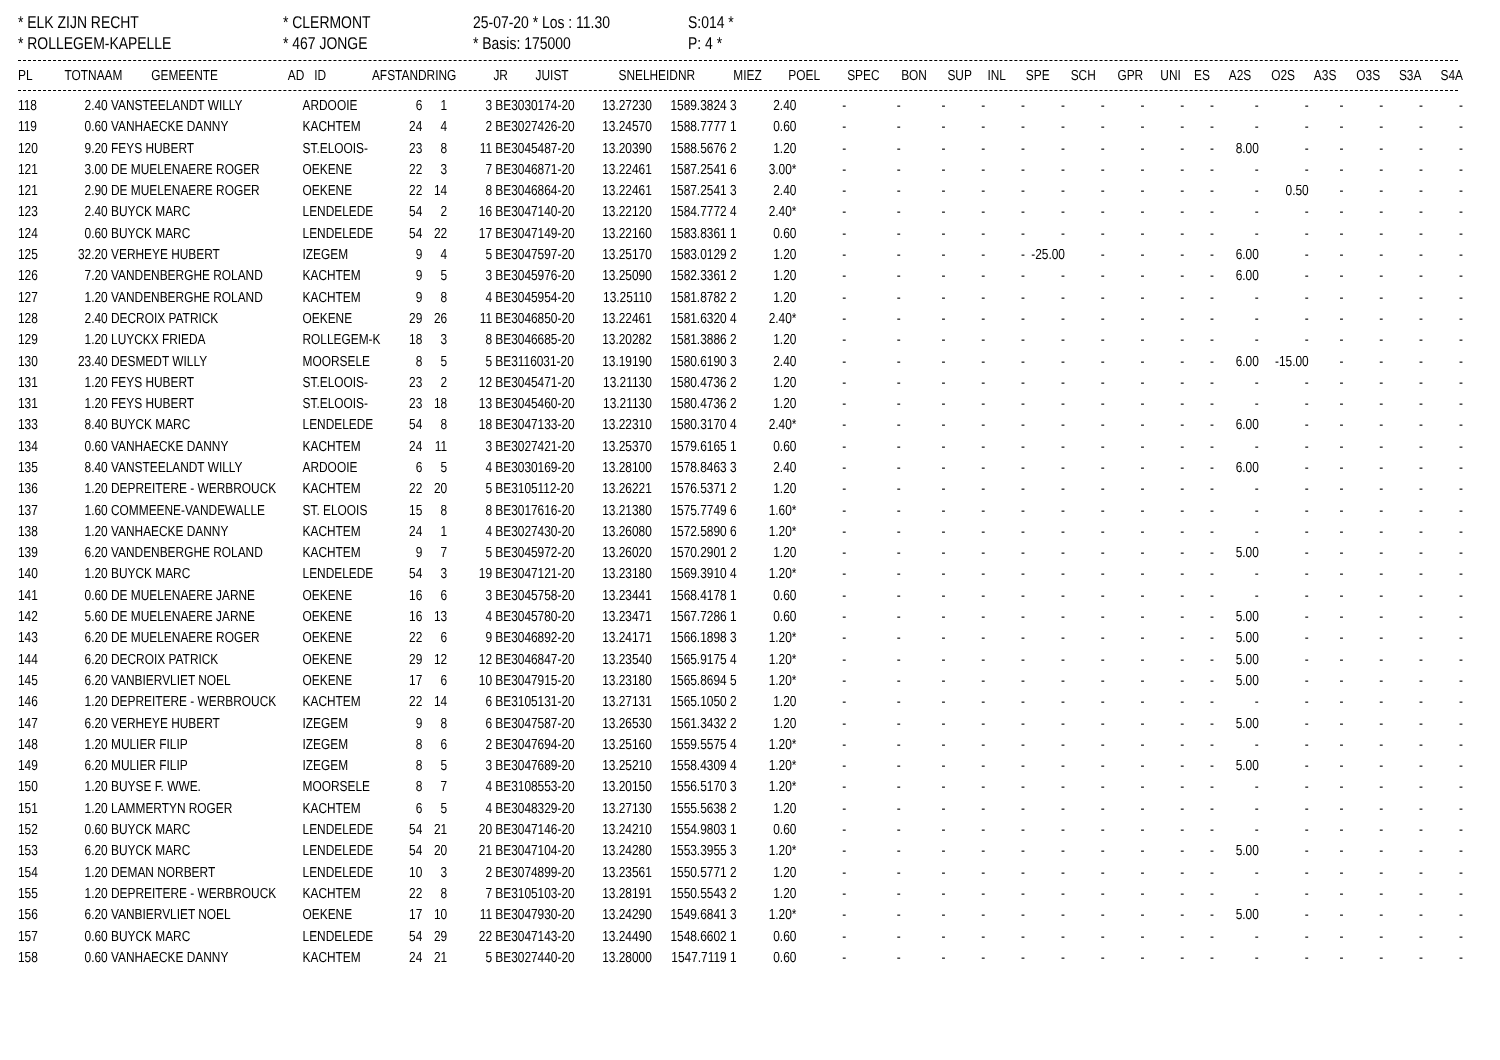* ELK ZIJN RECHT
* CLERMONT
25-07-20 * Los : 11.30
S:014 *
* ROLLEGEM-KAPELLE
* 467 JONGE
* Basis: 175000
P: 4 *
| PL | TOT | NAAM | GEMEENTE | AD | ID | AFSTAND | RING | JR | JUIST | SNELHEID | NR | MIEZ | POEL | SPEC | BON | SUP | INL | SPE | SCH | GPR | UNI | ES | A2S | O2S | A3S | O3S | S3A | S4A |
| --- | --- | --- | --- | --- | --- | --- | --- | --- | --- | --- | --- | --- | --- | --- | --- | --- | --- | --- | --- | --- | --- | --- | --- | --- | --- | --- | --- | --- |
| 118 | 2.40 | VANSTEELANDT WILLY | ARDOOIE | 6 | 1 | 3 | BE3030174-20 | | 13.27230 | 1589.3824 | 3 | 2.40 | - | - | - | - | - | - | - | - | - | - | - | - | - | - | - | - |
| 119 | 0.60 | VANHAECKE DANNY | KACHTEM | 24 | 4 | 2 | BE3027426-20 | | 13.24570 | 1588.7777 | 1 | 0.60 | - | - | - | - | - | - | - | - | - | - | - | - | - | - | - | - |
| 120 | 9.20 | FEYS HUBERT | ST.ELOOIS- | 23 | 8 | 11 | BE3045487-20 | | 13.20390 | 1588.5676 | 2 | 1.20 | - | - | - | - | - | - | - | - | - | - | 8.00 | - | - | - | - | - |
| 121 | 3.00 | DE MUELENAERE ROGER | OEKENE | 22 | 3 | 7 | BE3046871-20 | | 13.22461 | 1587.2541 | 6 | 3.00* | - | - | - | - | - | - | - | - | - | - | - | - | - | - | - | - |
| 121 | 2.90 | DE MUELENAERE ROGER | OEKENE | 22 | 14 | 8 | BE3046864-20 | | 13.22461 | 1587.2541 | 3 | 2.40 | - | - | - | - | - | - | - | - | - | - | - | 0.50 | - | - | - | - |
| 123 | 2.40 | BUYCK MARC | LENDELEDE | 54 | 2 | 16 | BE3047140-20 | | 13.22120 | 1584.7772 | 4 | 2.40* | - | - | - | - | - | - | - | - | - | - | - | - | - | - | - | - |
| 124 | 0.60 | BUYCK MARC | LENDELEDE | 54 | 22 | 17 | BE3047149-20 | | 13.22160 | 1583.8361 | 1 | 0.60 | - | - | - | - | - | - | - | - | - | - | - | - | - | - | - | - |
| 125 | 32.20 | VERHEYE HUBERT | IZEGEM | 9 | 4 | 5 | BE3047597-20 | | 13.25170 | 1583.0129 | 2 | 1.20 | - | - | - | - | - | -25.00 | - | - | - | - | 6.00 | - | - | - | - | - |
| 126 | 7.20 | VANDENBERGHE ROLAND | KACHTEM | 9 | 5 | 3 | BE3045976-20 | | 13.25090 | 1582.3361 | 2 | 1.20 | - | - | - | - | - | - | - | - | - | - | 6.00 | - | - | - | - | - |
| 127 | 1.20 | VANDENBERGHE ROLAND | KACHTEM | 9 | 8 | 4 | BE3045954-20 | | 13.25110 | 1581.8782 | 2 | 1.20 | - | - | - | - | - | - | - | - | - | - | - | - | - | - | - | - |
| 128 | 2.40 | DECROIX PATRICK | OEKENE | 29 | 26 | 11 | BE3046850-20 | | 13.22461 | 1581.6320 | 4 | 2.40* | - | - | - | - | - | - | - | - | - | - | - | - | - | - | - | - |
| 129 | 1.20 | LUYCKX FRIEDA | ROLLEGEM-K | 18 | 3 | 8 | BE3046685-20 | | 13.20282 | 1581.3886 | 2 | 1.20 | - | - | - | - | - | - | - | - | - | - | - | - | - | - | - | - |
| 130 | 23.40 | DESMEDT WILLY | MOORSELE | 8 | 5 | 5 | BE3116031-20 | | 13.19190 | 1580.6190 | 3 | 2.40 | - | - | - | - | - | - | - | - | - | - | 6.00 | -15.00 | - | - | - | - |
| 131 | 1.20 | FEYS HUBERT | ST.ELOOIS- | 23 | 2 | 12 | BE3045471-20 | | 13.21130 | 1580.4736 | 2 | 1.20 | - | - | - | - | - | - | - | - | - | - | - | - | - | - | - | - |
| 131 | 1.20 | FEYS HUBERT | ST.ELOOIS- | 23 | 18 | 13 | BE3045460-20 | | 13.21130 | 1580.4736 | 2 | 1.20 | - | - | - | - | - | - | - | - | - | - | - | - | - | - | - | - |
| 133 | 8.40 | BUYCK MARC | LENDELEDE | 54 | 8 | 18 | BE3047133-20 | | 13.22310 | 1580.3170 | 4 | 2.40* | - | - | - | - | - | - | - | - | - | - | 6.00 | - | - | - | - | - |
| 134 | 0.60 | VANHAECKE DANNY | KACHTEM | 24 | 11 | 3 | BE3027421-20 | | 13.25370 | 1579.6165 | 1 | 0.60 | - | - | - | - | - | - | - | - | - | - | - | - | - | - | - | - |
| 135 | 8.40 | VANSTEELANDT WILLY | ARDOOIE | 6 | 5 | 4 | BE3030169-20 | | 13.28100 | 1578.8463 | 3 | 2.40 | - | - | - | - | - | - | - | - | - | - | 6.00 | - | - | - | - | - |
| 136 | 1.20 | DEPREITERE - WERBROUCK | KACHTEM | 22 | 20 | 5 | BE3105112-20 | | 13.26221 | 1576.5371 | 2 | 1.20 | - | - | - | - | - | - | - | - | - | - | - | - | - | - | - | - |
| 137 | 1.60 | COMMEENE-VANDEWALLE | ST. ELOOIS | 15 | 8 | 8 | BE3017616-20 | | 13.21380 | 1575.7749 | 6 | 1.60* | - | - | - | - | - | - | - | - | - | - | - | - | - | - | - | - |
| 138 | 1.20 | VANHAECKE DANNY | KACHTEM | 24 | 1 | 4 | BE3027430-20 | | 13.26080 | 1572.5890 | 6 | 1.20* | - | - | - | - | - | - | - | - | - | - | - | - | - | - | - | - |
| 139 | 6.20 | VANDENBERGHE ROLAND | KACHTEM | 9 | 7 | 5 | BE3045972-20 | | 13.26020 | 1570.2901 | 2 | 1.20 | - | - | - | - | - | - | - | - | - | - | 5.00 | - | - | - | - | - |
| 140 | 1.20 | BUYCK MARC | LENDELEDE | 54 | 3 | 19 | BE3047121-20 | | 13.23180 | 1569.3910 | 4 | 1.20* | - | - | - | - | - | - | - | - | - | - | - | - | - | - | - | - |
| 141 | 0.60 | DE MUELENAERE JARNE | OEKENE | 16 | 6 | 3 | BE3045758-20 | | 13.23441 | 1568.4178 | 1 | 0.60 | - | - | - | - | - | - | - | - | - | - | - | - | - | - | - | - |
| 142 | 5.60 | DE MUELENAERE JARNE | OEKENE | 16 | 13 | 4 | BE3045780-20 | | 13.23471 | 1567.7286 | 1 | 0.60 | - | - | - | - | - | - | - | - | - | - | 5.00 | - | - | - | - | - |
| 143 | 6.20 | DE MUELENAERE ROGER | OEKENE | 22 | 6 | 9 | BE3046892-20 | | 13.24171 | 1566.1898 | 3 | 1.20* | - | - | - | - | - | - | - | - | - | - | 5.00 | - | - | - | - | - |
| 144 | 6.20 | DECROIX PATRICK | OEKENE | 29 | 12 | 12 | BE3046847-20 | | 13.23540 | 1565.9175 | 4 | 1.20* | - | - | - | - | - | - | - | - | - | - | 5.00 | - | - | - | - | - |
| 145 | 6.20 | VANBIERVLIET NOEL | OEKENE | 17 | 6 | 10 | BE3047915-20 | | 13.23180 | 1565.8694 | 5 | 1.20* | - | - | - | - | - | - | - | - | - | - | 5.00 | - | - | - | - | - |
| 146 | 1.20 | DEPREITERE - WERBROUCK | KACHTEM | 22 | 14 | 6 | BE3105131-20 | | 13.27131 | 1565.1050 | 2 | 1.20 | - | - | - | - | - | - | - | - | - | - | - | - | - | - | - | - |
| 147 | 6.20 | VERHEYE HUBERT | IZEGEM | 9 | 8 | 6 | BE3047587-20 | | 13.26530 | 1561.3432 | 2 | 1.20 | - | - | - | - | - | - | - | - | - | - | 5.00 | - | - | - | - | - |
| 148 | 1.20 | MULIER FILIP | IZEGEM | 8 | 6 | 2 | BE3047694-20 | | 13.25160 | 1559.5575 | 4 | 1.20* | - | - | - | - | - | - | - | - | - | - | - | - | - | - | - | - |
| 149 | 6.20 | MULIER FILIP | IZEGEM | 8 | 5 | 3 | BE3047689-20 | | 13.25210 | 1558.4309 | 4 | 1.20* | - | - | - | - | - | - | - | - | - | - | 5.00 | - | - | - | - | - |
| 150 | 1.20 | BUYSE F. WWE. | MOORSELE | 8 | 7 | 4 | BE3108553-20 | | 13.20150 | 1556.5170 | 3 | 1.20* | - | - | - | - | - | - | - | - | - | - | - | - | - | - | - | - |
| 151 | 1.20 | LAMMERTYN ROGER | KACHTEM | 6 | 5 | 4 | BE3048329-20 | | 13.27130 | 1555.5638 | 2 | 1.20 | - | - | - | - | - | - | - | - | - | - | - | - | - | - | - | - |
| 152 | 0.60 | BUYCK MARC | LENDELEDE | 54 | 21 | 20 | BE3047146-20 | | 13.24210 | 1554.9803 | 1 | 0.60 | - | - | - | - | - | - | - | - | - | - | - | - | - | - | - | - |
| 153 | 6.20 | BUYCK MARC | LENDELEDE | 54 | 20 | 21 | BE3047104-20 | | 13.24280 | 1553.3955 | 3 | 1.20* | - | - | - | - | - | - | - | - | - | - | 5.00 | - | - | - | - | - |
| 154 | 1.20 | DEMAN NORBERT | LENDELEDE | 10 | 3 | 2 | BE3074899-20 | | 13.23561 | 1550.5771 | 2 | 1.20 | - | - | - | - | - | - | - | - | - | - | - | - | - | - | - | - |
| 155 | 1.20 | DEPREITERE - WERBROUCK | KACHTEM | 22 | 8 | 7 | BE3105103-20 | | 13.28191 | 1550.5543 | 2 | 1.20 | - | - | - | - | - | - | - | - | - | - | - | - | - | - | - | - |
| 156 | 6.20 | VANBIERVLIET NOEL | OEKENE | 17 | 10 | 11 | BE3047930-20 | | 13.24290 | 1549.6841 | 3 | 1.20* | - | - | - | - | - | - | - | - | - | - | 5.00 | - | - | - | - | - |
| 157 | 0.60 | BUYCK MARC | LENDELEDE | 54 | 29 | 22 | BE3047143-20 | | 13.24490 | 1548.6602 | 1 | 0.60 | - | - | - | - | - | - | - | - | - | - | - | - | - | - | - | - |
| 158 | 0.60 | VANHAECKE DANNY | KACHTEM | 24 | 21 | 5 | BE3027440-20 | | 13.28000 | 1547.7119 | 1 | 0.60 | - | - | - | - | - | - | - | - | - | - | - | - | - | - | - | - |